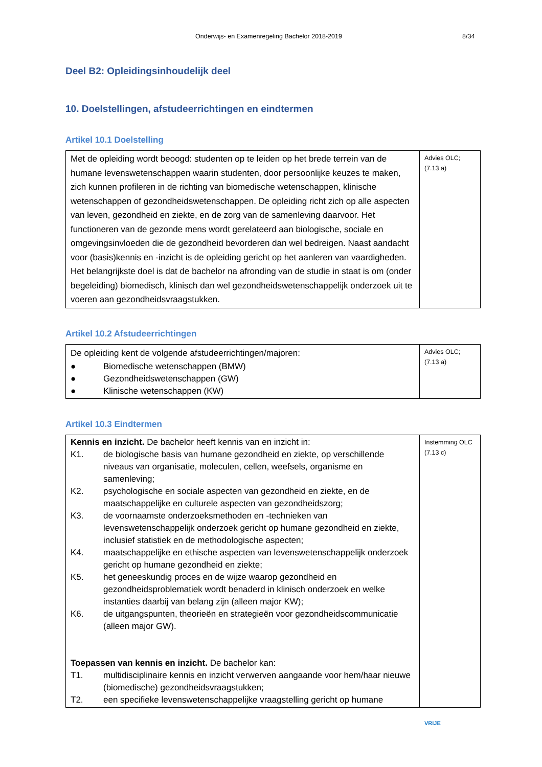Onderwijs- en Examenregeling Bachelor 2018-2019 8/34
Deel B2: Opleidingsinhoudelijk deel
10. Doelstellingen, afstudeerrichtingen en eindtermen
Artikel 10.1 Doelstelling
| Met de opleiding wordt beoogd: studenten op te leiden op het brede terrein van de humane levenswetenschappen waarin studenten, door persoonlijke keuzes te maken, zich kunnen profileren in de richting van biomedische wetenschappen, klinische wetenschappen of gezondheidswetenschappen. De opleiding richt zich op alle aspecten van leven, gezondheid en ziekte, en de zorg van de samenleving daarvoor. Het functioneren van de gezonde mens wordt gerelateerd aan biologische, sociale en omgevingsinvloeden die de gezondheid bevorderen dan wel bedreigen. Naast aandacht voor (basis)kennis en -inzicht is de opleiding gericht op het aanleren van vaardigheden. Het belangrijkste doel is dat de bachelor na afronding van de studie in staat is om (onder begeleiding) biomedisch, klinisch dan wel gezondheidswetenschappelijk onderzoek uit te voeren aan gezondheidsvraagstukken. | Advies OLC; (7.13 a) |
Artikel 10.2 Afstudeerrichtingen
| De opleiding kent de volgende afstudeerrichtingen/majoren: ● Biomedische wetenschappen (BMW) ● Gezondheidswetenschappen (GW) ● Klinische wetenschappen (KW) | Advies OLC; (7.13 a) |
Artikel 10.3 Eindtermen
| Kennis en inzicht. De bachelor heeft kennis van en inzicht in: K1. de biologische basis van humane gezondheid en ziekte, op verschillende niveaus van organisatie, moleculen, cellen, weefsels, organisme en samenleving; K2. psychologische en sociale aspecten van gezondheid en ziekte, en de maatschappelijke en culturele aspecten van gezondheidszorg; K3. de voornaamste onderzoeksmethoden en -technieken van levenswetenschappelijk onderzoek gericht op humane gezondheid en ziekte, inclusief statistiek en de methodologische aspecten; K4. maatschappelijke en ethische aspecten van levenswetenschappelijk onderzoek gericht op humane gezondheid en ziekte; K5. het geneeskundig proces en de wijze waarop gezondheid en gezondheidsproblematiek wordt benaderd in klinisch onderzoek en welke instanties daarbij van belang zijn (alleen major KW); K6. de uitgangspunten, theorieën en strategieën voor gezondheidscommunicatie (alleen major GW). Toepassen van kennis en inzicht. De bachelor kan: T1. multidisciplinaire kennis en inzicht verwerven aangaande voor hem/haar nieuwe (biomedische) gezondheidsvraagstukken; T2. een specifieke levenswetenschappelijke vraagstelling gericht op humane | Instemming OLC (7.13 c) |
VRIJE